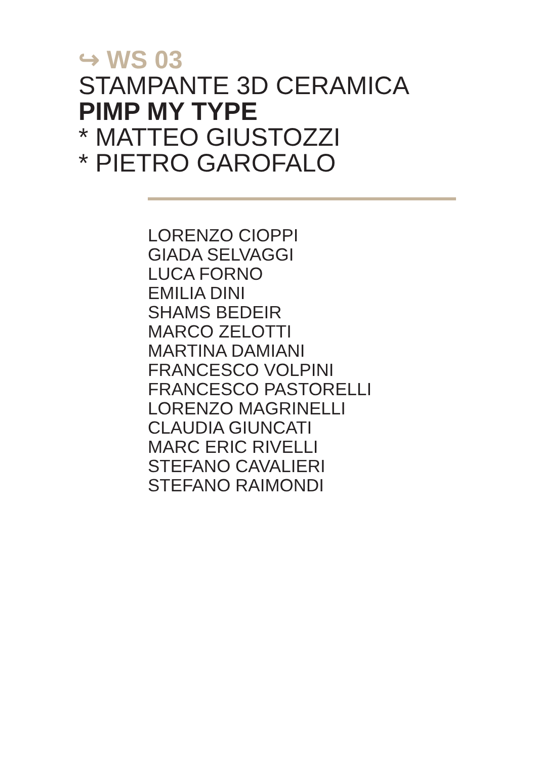↪ WS 03
STAMPANTE 3D CERAMICA
PIMP MY TYPE
* MATTEO GIUSTOZZI
* PIETRO GAROFALO
LORENZO CIOPPI
GIADA SELVAGGI
LUCA FORNO
EMILIA DINI
SHAMS BEDEIR
MARCO ZELOTTI
MARTINA DAMIANI
FRANCESCO VOLPINI
FRANCESCO PASTORELLI
LORENZO MAGRINELLI
CLAUDIA GIUNCATI
MARC ERIC RIVELLI
STEFANO CAVALIERI
STEFANO RAIMONDI